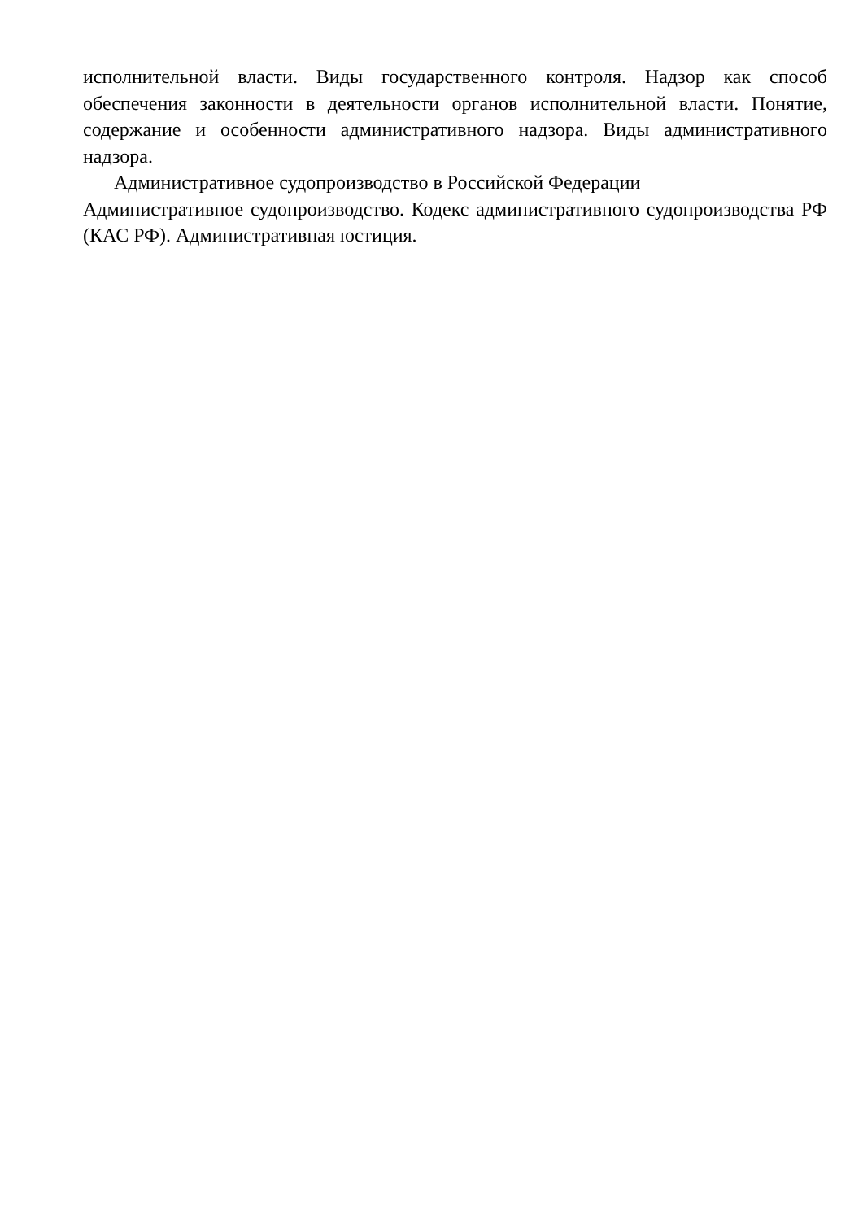исполнительной власти. Виды государственного контроля. Надзор как способ обеспечения законности в деятельности органов исполнительной власти. Понятие, содержание и особенности административного надзора. Виды административного надзора.
Административное судопроизводство в Российской Федерации
Административное судопроизводство. Кодекс административного судопроизводства РФ (КАС РФ). Административная юстиция.